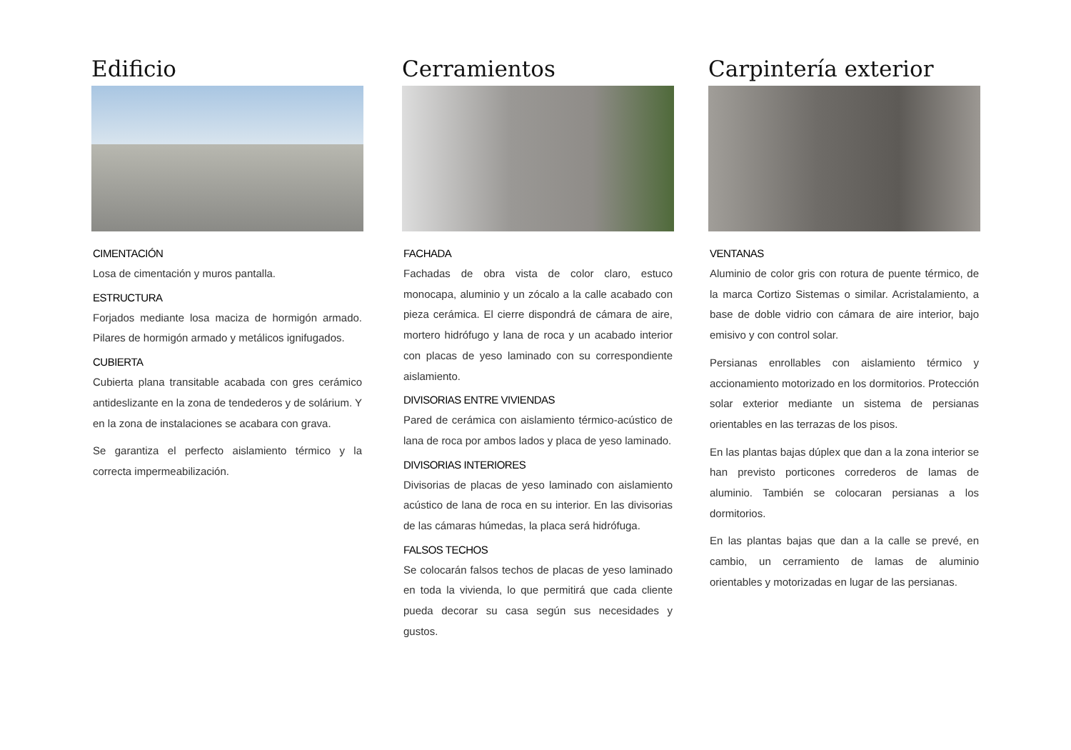Edificio
CIMENTACIÓN
Losa de cimentación y muros pantalla.
ESTRUCTURA
Forjados mediante losa maciza de hormigón armado. Pilares de hormigón armado y metálicos ignifugados.
CUBIERTA
Cubierta plana transitable acabada con gres cerámico antideslizante en la zona de tendederos y de solárium. Y en la zona de instalaciones se acabara con grava.
Se garantiza el perfecto aislamiento térmico y la correcta impermeabilización.
Cerramientos
FACHADA
Fachadas de obra vista de color claro, estuco monocapa, aluminio y un zócalo a la calle acabado con pieza cerámica. El cierre dispondrá de cámara de aire, mortero hidrófugo y lana de roca y un acabado interior con placas de yeso laminado con su correspondiente aislamiento.
DIVISORIAS ENTRE VIVIENDAS
Pared de cerámica con aislamiento térmico-acústico de lana de roca por ambos lados y placa de yeso laminado.
DIVISORIAS INTERIORES
Divisorias de placas de yeso laminado con aislamiento acústico de lana de roca en su interior. En las divisorias de las cámaras húmedas, la placa será hidrófuga.
FALSOS TECHOS
Se colocarán falsos techos de placas de yeso laminado en toda la vivienda, lo que permitirá que cada cliente pueda decorar su casa según sus necesidades y gustos.
Carpintería exterior
VENTANAS
Aluminio de color gris con rotura de puente térmico, de la marca Cortizo Sistemas o similar. Acristalamiento, a base de doble vidrio con cámara de aire interior, bajo emisivo y con control solar.
Persianas enrollables con aislamiento térmico y accionamiento motorizado en los dormitorios. Protección solar exterior mediante un sistema de persianas orientables en las terrazas de los pisos.
En las plantas bajas dúplex que dan a la zona interior se han previsto porticones correderos de lamas de aluminio. También se colocaran persianas a los dormitorios.
En las plantas bajas que dan a la calle se prevé, en cambio, un cerramiento de lamas de aluminio orientables y motorizadas en lugar de las persianas.